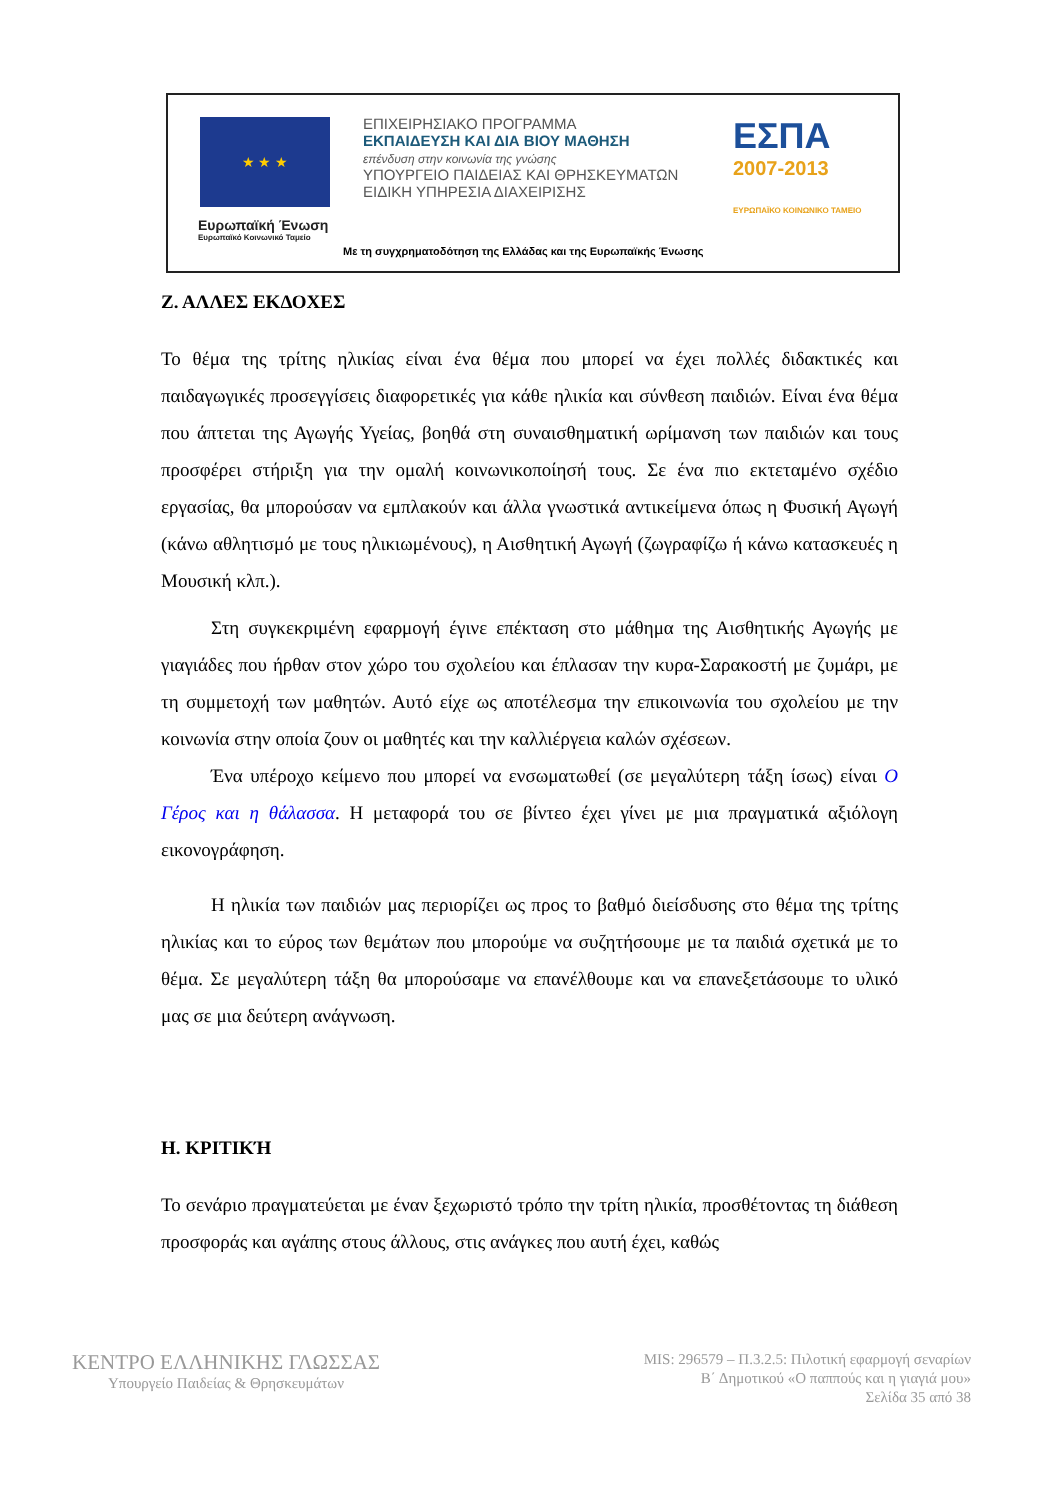★ ★ ★
Ευρωπαϊκή Ένωση
Ευρωπαϊκό Κοινωνικό Ταμείο
ΕΠΙΧΕΙΡΗΣΙΑΚΟ ΠΡΟΓΡΑΜΜΑ
ΕΚΠΑΙΔΕΥΣΗ ΚΑΙ ΔΙΑ ΒΙΟΥ ΜΑΘΗΣΗ
επένδυση στην κοινωνία της γνώσης
ΥΠΟΥΡΓΕΙΟ ΠΑΙΔΕΙΑΣ ΚΑΙ ΘΡΗΣΚΕΥΜΑΤΩΝ
ΕΙΔΙΚΗ ΥΠΗΡΕΣΙΑ ΔΙΑΧΕΙΡΙΣΗΣ
ΕΣΠΑ
2007-2013
ΕΥΡΩΠΑΪΚΟ ΚΟΙΝΩΝΙΚΟ ΤΑΜΕΙΟ
Με τη συγχρηματοδότηση της Ελλάδας και της Ευρωπαϊκής Ένωσης
Ζ. ΑΛΛΕΣ ΕΚΔΟΧΕΣ
Το θέμα της τρίτης ηλικίας είναι ένα θέμα που μπορεί να έχει πολλές διδακτικές και παιδαγωγικές προσεγγίσεις διαφορετικές για κάθε ηλικία και σύνθεση παιδιών. Είναι ένα θέμα που άπτεται της Αγωγής Υγείας, βοηθά στη συναισθηματική ωρίμανση των παιδιών και τους προσφέρει στήριξη για την ομαλή κοινωνικοποίησή τους. Σε ένα πιο εκτεταμένο σχέδιο εργασίας, θα μπορούσαν να εμπλακούν και άλλα γνωστικά αντικείμενα όπως η Φυσική Αγωγή (κάνω αθλητισμό με τους ηλικιωμένους), η Αισθητική Αγωγή (ζωγραφίζω ή κάνω κατασκευές η Μουσική κλπ.).
Στη συγκεκριμένη εφαρμογή έγινε επέκταση στο μάθημα της Αισθητικής Αγωγής με γιαγιάδες που ήρθαν στον χώρο του σχολείου και έπλασαν την κυρα-Σαρακοστή με ζυμάρι, με τη συμμετοχή των μαθητών. Αυτό είχε ως αποτέλεσμα την επικοινωνία του σχολείου με την κοινωνία στην οποία ζουν οι μαθητές και την καλλιέργεια καλών σχέσεων.
Ένα υπέροχο κείμενο που μπορεί να ενσωματωθεί (σε μεγαλύτερη τάξη ίσως) είναι Ο Γέρος και η θάλασσα. Η μεταφορά του σε βίντεο έχει γίνει με μια πραγματικά αξιόλογη εικονογράφηση.
Η ηλικία των παιδιών μας περιορίζει ως προς το βαθμό διείσδυσης στο θέμα της τρίτης ηλικίας και το εύρος των θεμάτων που μπορούμε να συζητήσουμε με τα παιδιά σχετικά με το θέμα. Σε μεγαλύτερη τάξη θα μπορούσαμε να επανέλθουμε και να επανεξετάσουμε το υλικό μας σε μια δεύτερη ανάγνωση.
Η. ΚΡΙΤΙΚΉ
Το σενάριο πραγματεύεται με έναν ξεχωριστό τρόπο την τρίτη ηλικία, προσθέτοντας τη διάθεση προσφοράς και αγάπης στους άλλους, στις ανάγκες που αυτή έχει, καθώς
ΚΕΝΤΡΟ ΕΛΛΗΝΙΚΗΣ ΓΛΩΣΣΑΣ
Υπουργείο Παιδείας & Θρησκευμάτων
MIS: 296579 – Π.3.2.5: Πιλοτική εφαρμογή σεναρίων
Β΄ Δημοτικού «Ο παππούς και η γιαγιά μου»
Σελίδα 35 από 38